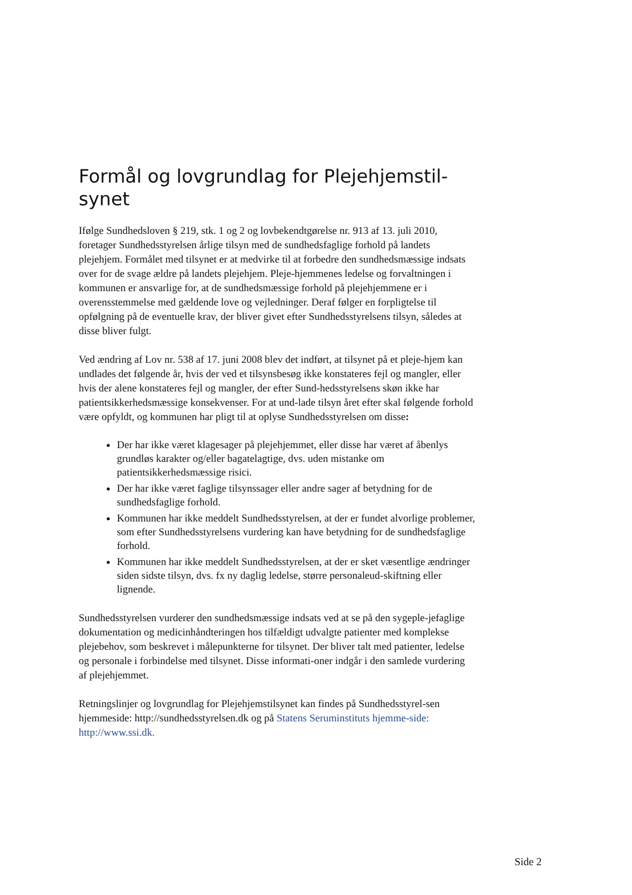Formål og lovgrundlag for Plejehjemstil-
synet
Ifølge Sundhedsloven § 219, stk. 1 og 2 og lovbekendtgørelse nr. 913 af 13. juli 2010, foretager Sundhedsstyrelsen årlige tilsyn med de sundhedsfaglige forhold på landets plejehjem. Formålet med tilsynet er at medvirke til at forbedre den sundhedsmæssige indsats over for de svage ældre på landets plejehjem. Pleje-hjemmenes ledelse og forvaltningen i kommunen er ansvarlige for, at de sundhedsmæssige forhold på plejehjemmene er i overensstemmelse med gældende love og vejledninger. Deraf følger en forpligtelse til opfølgning på de eventuelle krav, der bliver givet efter Sundhedsstyrelsens tilsyn, således at disse bliver fulgt.
Ved ændring af Lov nr. 538 af 17. juni 2008 blev det indført, at tilsynet på et pleje-hjem kan undlades det følgende år, hvis der ved et tilsynsbesøg ikke konstateres fejl og mangler, eller hvis der alene konstateres fejl og mangler, der efter Sund-hedsstyrelsens skøn ikke har patientsikkerhedsmæssige konsekvenser. For at und-lade tilsyn året efter skal følgende forhold være opfyldt, og kommunen har pligt til at oplyse Sundhedsstyrelsen om disse:
Der har ikke været klagesager på plejehjemmet, eller disse har været af åbenlys grundløs karakter og/eller bagatelagtige, dvs. uden mistanke om patientsikkerhedsmæssige risici.
Der har ikke været faglige tilsynssager eller andre sager af betydning for de sundhedsfaglige forhold.
Kommunen har ikke meddelt Sundhedsstyrelsen, at der er fundet alvorlige problemer, som efter Sundhedsstyrelsens vurdering kan have betydning for de sundhedsfaglige forhold.
Kommunen har ikke meddelt Sundhedsstyrelsen, at der er sket væsentlige ændringer siden sidste tilsyn, dvs. fx ny daglig ledelse, større personaleud-skiftning eller lignende.
Sundhedsstyrelsen vurderer den sundhedsmæssige indsats ved at se på den sygeple-jefaglige dokumentation og medicinhåndteringen hos tilfældigt udvalgte patienter med komplekse plejebehov, som beskrevet i målepunkterne for tilsynet. Der bliver talt med patienter, ledelse og personale i forbindelse med tilsynet. Disse informati-oner indgår i den samlede vurdering af plejehjemmet.
Retningslinjer og lovgrundlag for Plejehjemstilsynet kan findes på Sundhedsstyrel-sen hjemmeside: http://sundhedsstyrelsen.dk og på Statens Seruminstituts hjemme-side: http://www.ssi.dk.
Side 2